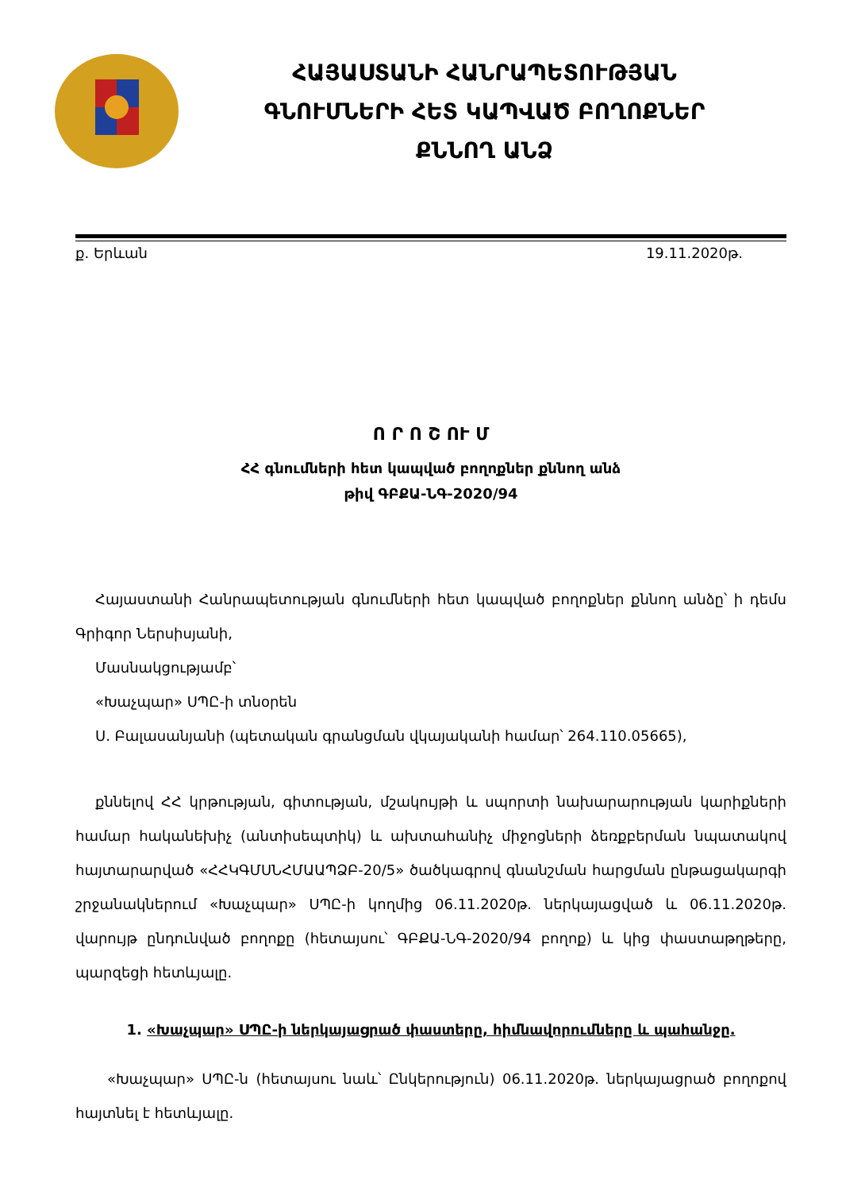ՀԱՅԱՍՏԱՆԻ ՀԱՆՐԱՊԵՏՈՒԹՅԱՆ
ԳՆՈՒՄՆԵՐԻ ՀԵՏ ԿԱՊՎԱԾ ԲՈՂՈՔՆԵՐ
ՔՆՆՈՂ ԱՆՁ
ք. Երևան 19.11.2020թ.
Ո Ր Ո Շ ՈՒ Մ
ՀՀ գնումների հետ կապված բողոքներ քննող անձ
թիվ ԳԲՔԱ-ՆԳ-2020/94
Հայաստանի Հանրապետության գնումների հետ կապված բողոքներ քննող անձը՝ ի դեմս Գրիգոր Ներսիսյանի,
Մասնակցությամբ՝
«Խաչպար» ՍՊԸ-ի տնօրեն
Ս. Բալասանյանի (պետական գրանցման վկայականի համար՝ 264.110.05665),
քննելով ՀՀ կրթության, գիտության, մշակույթի և սպորտի նախարարության կարիքների համար հականեխիչ (անտիսեպտիկ) և ախտահանիչ միջոցների ձեռքբերման նպատակով հայտարարված «ՀՀԿԳՄՍՆՀՄԱԱՊՁԲ-20/5» ծածկագրով գնանշման հարցման ընթացակարգի շրջանակներում «Խաչպար» ՍՊԸ-ի կողմից 06.11.2020թ. ներկայացված և 06.11.2020թ. վարույթ ընդունված բողոքը (հետայսու՝ ԳԲՔԱ-ՆԳ-2020/94 բողոք) և կից փաստաթղթերը, պարզեցի հետևյալը.
1. «Խաչպար» ՍՊԸ-ի ներկայացրած փաստերը, հիմնավորումները և պահանջը.
«Խաչպար» ՍՊԸ-ն (հետայսու նաև՝ Ընկերություն) 06.11.2020թ. ներկայացրած բողոքով հայտնել է հետևյալը.